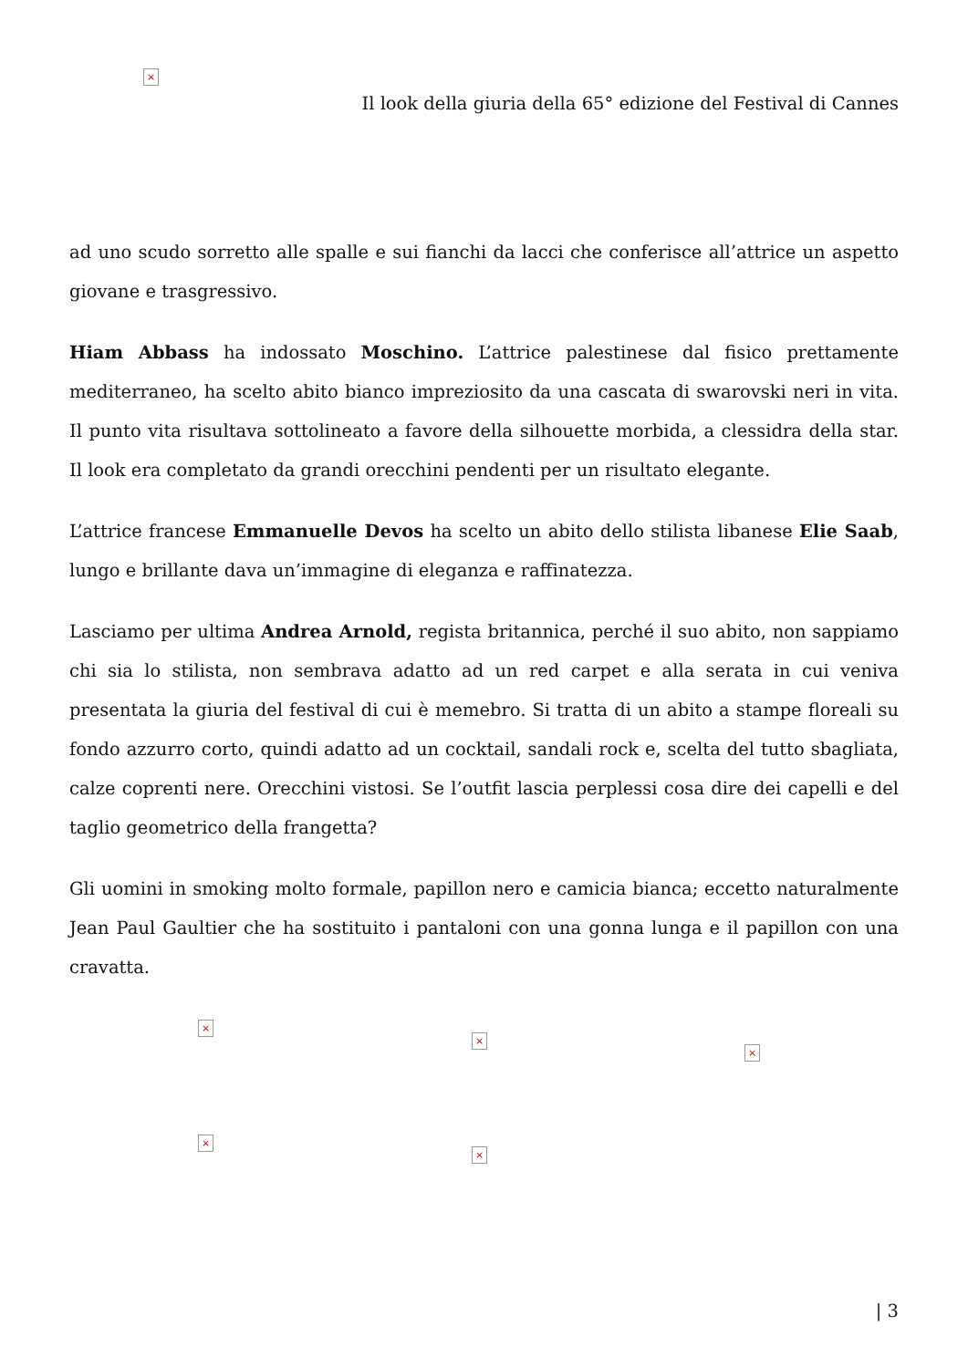×
Il look della giuria della 65° edizione del Festival di Cannes
ad uno scudo sorretto alle spalle e sui fianchi da lacci che conferisce all’attrice un aspetto giovane e trasgressivo.
Hiam Abbass ha indossato Moschino. L’attrice palestinese dal fisico prettamente mediterraneo, ha scelto abito bianco impreziosito da una cascata di swarovski neri in vita. Il punto vita risultava sottolineato a favore della silhouette morbida, a clessidra della star. Il look era completato da grandi orecchini pendenti per un risultato elegante.
L’attrice francese Emmanuelle Devos ha scelto un abito dello stilista libanese Elie Saab, lungo e brillante dava un’immagine di eleganza e raffinatezza.
Lasciamo per ultima Andrea Arnold, regista britannica, perché il suo abito, non sappiamo chi sia lo stilista, non sembrava adatto ad un red carpet e alla serata in cui veniva presentata la giuria del festival di cui è memebro. Si tratta di un abito a stampe floreali su fondo azzurro corto, quindi adatto ad un cocktail, sandali rock e, scelta del tutto sbagliata, calze coprenti nere. Orecchini vistosi. Se l’outfit lascia perplessi cosa dire dei capelli e del taglio geometrico della frangetta?
Gli uomini in smoking molto formale, papillon nero e camicia bianca; eccetto naturalmente Jean Paul Gaultier che ha sostituito i pantaloni con una gonna lunga e il papillon con una cravatta.
×
×
×
×
×
| 3